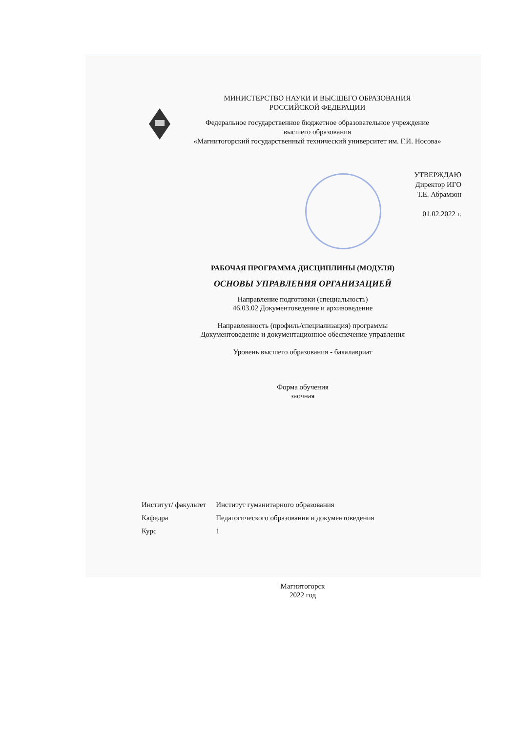МИНИСТЕРСТВО НАУКИ И ВЫСШЕГО ОБРАЗОВАНИЯ
РОССИЙСКОЙ ФЕДЕРАЦИИ
Федеральное государственное бюджетное образовательное учреждение
высшего образования
«Магнитогорский государственный технический университет им. Г.И. Носова»
УТВЕРЖДАЮ
Директор ИГО
Т.Е. Абрамзон
01.02.2022 г.
РАБОЧАЯ ПРОГРАММА ДИСЦИПЛИНЫ (МОДУЛЯ)
ОСНОВЫ УПРАВЛЕНИЯ ОРГАНИЗАЦИЕЙ
Направление подготовки (специальность)
46.03.02 Документоведение и архивоведение
Направленность (профиль/специализация) программы
Документоведение и документационное обеспечение управления
Уровень высшего образования - бакалавриат
Форма обучения
заочная
| Институт/ факультет | Институт гуманитарного образования |
| Кафедра | Педагогического образования и документоведения |
| Курс | 1 |
Магнитогорск
2022 год